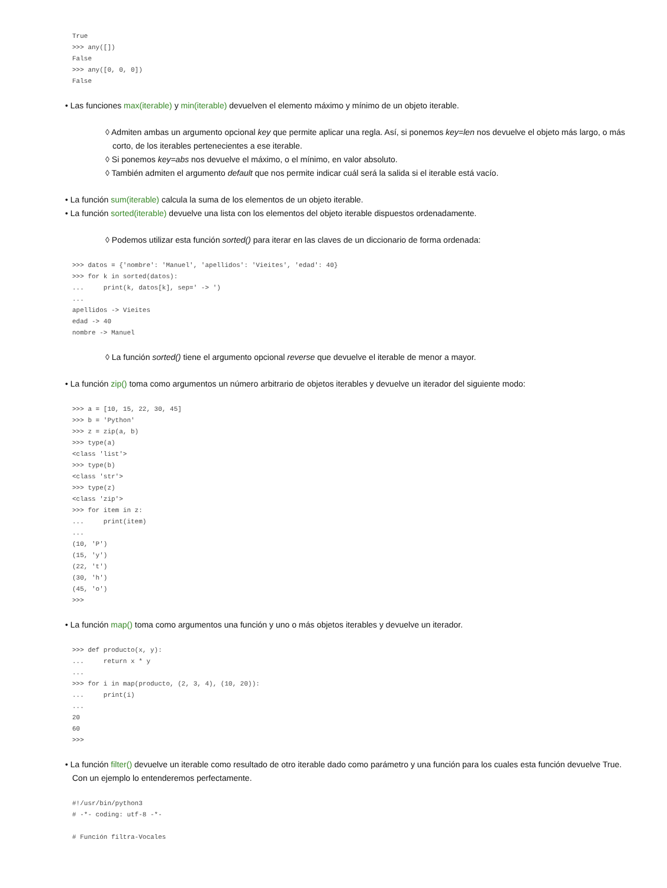True
>>> any([])
False
>>> any([0, 0, 0])
False
• Las funciones max(iterable) y min(iterable) devuelven el elemento máximo y mínimo de un objeto iterable.
◊ Admiten ambas un argumento opcional key que permite aplicar una regla. Así, si ponemos key=len nos devuelve el objeto más largo, o más corto, de los iterables pertenecientes a ese iterable.
◊ Si ponemos key=abs nos devuelve el máximo, o el mínimo, en valor absoluto.
◊ También admiten el argumento default que nos permite indicar cuál será la salida si el iterable está vacío.
• La función sum(iterable) calcula la suma de los elementos de un objeto iterable.
• La función sorted(iterable) devuelve una lista con los elementos del objeto iterable dispuestos ordenadamente.
◊ Podemos utilizar esta función sorted() para iterar en las claves de un diccionario de forma ordenada:
>>> datos = {'nombre': 'Manuel', 'apellidos': 'Vieites', 'edad': 40}
>>> for k in sorted(datos):
...     print(k, datos[k], sep=' -> ')
...
apellidos -> Vieites
edad -> 40
nombre -> Manuel
◊ La función sorted() tiene el argumento opcional reverse que devuelve el iterable de menor a mayor.
• La función zip() toma como argumentos un número arbitrario de objetos iterables y devuelve un iterador del siguiente modo:
>>> a = [10, 15, 22, 30, 45]
>>> b = 'Python'
>>> z = zip(a, b)
>>> type(a)
<class 'list'>
>>> type(b)
<class 'str'>
>>> type(z)
<class 'zip'>
>>> for item in z:
...     print(item)
...
(10, 'P')
(15, 'y')
(22, 't')
(30, 'h')
(45, 'o')
>>>
• La función map() toma como argumentos una función y uno o más objetos iterables y devuelve un iterador.
>>> def producto(x, y):
...     return x * y
...
>>> for i in map(producto, (2, 3, 4), (10, 20)):
...     print(i)
...
20
60
>>>
• La función filter() devuelve un iterable como resultado de otro iterable dado como parámetro y una función para los cuales esta función devuelve True. Con un ejemplo lo entenderemos perfectamente.
#!/usr/bin/python3
# -*- coding: utf-8 -*-

# Función filtra-Vocales